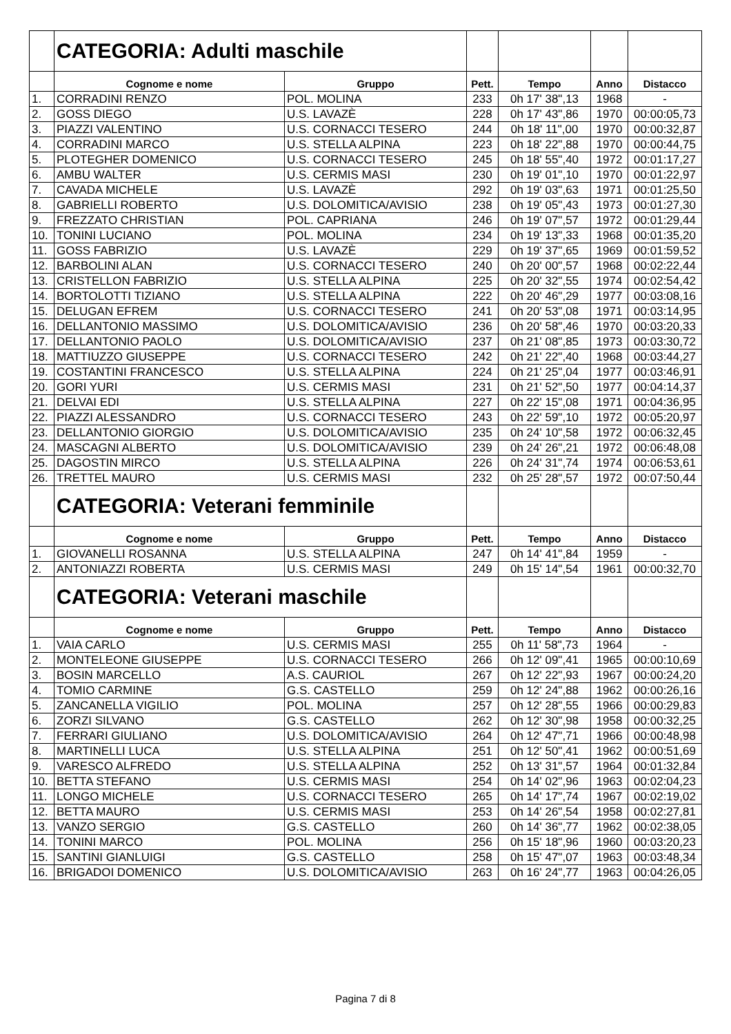| | CATEGORIA: Adulti maschile | | | | | |
| | Cognome e nome | Gruppo | Pett. | Tempo | Anno | Distacco |
| 1. | CORRADINI RENZO | POL. MOLINA | 233 | 0h 17' 38",13 | 1968 | - |
| 2. | GOSS DIEGO | U.S. LAVAZÈ | 228 | 0h 17' 43",86 | 1970 | 00:00:05,73 |
| 3. | PIAZZI VALENTINO | U.S. CORNACCI TESERO | 244 | 0h 18' 11",00 | 1970 | 00:00:32,87 |
| 4. | CORRADINI MARCO | U.S. STELLA ALPINA | 223 | 0h 18' 22",88 | 1970 | 00:00:44,75 |
| 5. | PLOTEGHER DOMENICO | U.S. CORNACCI TESERO | 245 | 0h 18' 55",40 | 1972 | 00:01:17,27 |
| 6. | AMBU WALTER | U.S. CERMIS MASI | 230 | 0h 19' 01",10 | 1970 | 00:01:22,97 |
| 7. | CAVADA MICHELE | U.S. LAVAZÈ | 292 | 0h 19' 03",63 | 1971 | 00:01:25,50 |
| 8. | GABRIELLI ROBERTO | U.S. DOLOMITICA/AVISIO | 238 | 0h 19' 05",43 | 1973 | 00:01:27,30 |
| 9. | FREZZATO CHRISTIAN | POL. CAPRIANA | 246 | 0h 19' 07",57 | 1972 | 00:01:29,44 |
| 10. | TONINI LUCIANO | POL. MOLINA | 234 | 0h 19' 13",33 | 1968 | 00:01:35,20 |
| 11. | GOSS FABRIZIO | U.S. LAVAZÈ | 229 | 0h 19' 37",65 | 1969 | 00:01:59,52 |
| 12. | BARBOLINI ALAN | U.S. CORNACCI TESERO | 240 | 0h 20' 00",57 | 1968 | 00:02:22,44 |
| 13. | CRISTELLON FABRIZIO | U.S. STELLA ALPINA | 225 | 0h 20' 32",55 | 1974 | 00:02:54,42 |
| 14. | BORTOLOTTI TIZIANO | U.S. STELLA ALPINA | 222 | 0h 20' 46",29 | 1977 | 00:03:08,16 |
| 15. | DELUGAN EFREM | U.S. CORNACCI TESERO | 241 | 0h 20' 53",08 | 1971 | 00:03:14,95 |
| 16. | DELLANTONIO MASSIMO | U.S. DOLOMITICA/AVISIO | 236 | 0h 20' 58",46 | 1970 | 00:03:20,33 |
| 17. | DELLANTONIO PAOLO | U.S. DOLOMITICA/AVISIO | 237 | 0h 21' 08",85 | 1973 | 00:03:30,72 |
| 18. | MATTIUZZO GIUSEPPE | U.S. CORNACCI TESERO | 242 | 0h 21' 22",40 | 1968 | 00:03:44,27 |
| 19. | COSTANTINI FRANCESCO | U.S. STELLA ALPINA | 224 | 0h 21' 25",04 | 1977 | 00:03:46,91 |
| 20. | GORI YURI | U.S. CERMIS MASI | 231 | 0h 21' 52",50 | 1977 | 00:04:14,37 |
| 21. | DELVAI EDI | U.S. STELLA ALPINA | 227 | 0h 22' 15",08 | 1971 | 00:04:36,95 |
| 22. | PIAZZI ALESSANDRO | U.S. CORNACCI TESERO | 243 | 0h 22' 59",10 | 1972 | 00:05:20,97 |
| 23. | DELLANTONIO GIORGIO | U.S. DOLOMITICA/AVISIO | 235 | 0h 24' 10",58 | 1972 | 00:06:32,45 |
| 24. | MASCAGNI ALBERTO | U.S. DOLOMITICA/AVISIO | 239 | 0h 24' 26",21 | 1972 | 00:06:48,08 |
| 25. | DAGOSTIN MIRCO | U.S. STELLA ALPINA | 226 | 0h 24' 31",74 | 1974 | 00:06:53,61 |
| 26. | TRETTEL MAURO | U.S. CERMIS MASI | 232 | 0h 25' 28",57 | 1972 | 00:07:50,44 |
| | CATEGORIA: Veterani femminile | | | | | |
| | Cognome e nome | Gruppo | Pett. | Tempo | Anno | Distacco |
| 1. | GIOVANELLI ROSANNA | U.S. STELLA ALPINA | 247 | 0h 14' 41",84 | 1959 | - |
| 2. | ANTONIAZZI ROBERTA | U.S. CERMIS MASI | 249 | 0h 15' 14",54 | 1961 | 00:00:32,70 |
| | CATEGORIA: Veterani maschile | | | | | |
| | Cognome e nome | Gruppo | Pett. | Tempo | Anno | Distacco |
| 1. | VAIA CARLO | U.S. CERMIS MASI | 255 | 0h 11' 58",73 | 1964 | - |
| 2. | MONTELEONE GIUSEPPE | U.S. CORNACCI TESERO | 266 | 0h 12' 09",41 | 1965 | 00:00:10,69 |
| 3. | BOSIN MARCELLO | A.S. CAURIOL | 267 | 0h 12' 22",93 | 1967 | 00:00:24,20 |
| 4. | TOMIO CARMINE | G.S. CASTELLO | 259 | 0h 12' 24",88 | 1962 | 00:00:26,16 |
| 5. | ZANCANELLA VIGILIO | POL. MOLINA | 257 | 0h 12' 28",55 | 1966 | 00:00:29,83 |
| 6. | ZORZI SILVANO | G.S. CASTELLO | 262 | 0h 12' 30",98 | 1958 | 00:00:32,25 |
| 7. | FERRARI GIULIANO | U.S. DOLOMITICA/AVISIO | 264 | 0h 12' 47",71 | 1966 | 00:00:48,98 |
| 8. | MARTINELLI LUCA | U.S. STELLA ALPINA | 251 | 0h 12' 50",41 | 1962 | 00:00:51,69 |
| 9. | VARESCO ALFREDO | U.S. STELLA ALPINA | 252 | 0h 13' 31",57 | 1964 | 00:01:32,84 |
| 10. | BETTA STEFANO | U.S. CERMIS MASI | 254 | 0h 14' 02",96 | 1963 | 00:02:04,23 |
| 11. | LONGO MICHELE | U.S. CORNACCI TESERO | 265 | 0h 14' 17",74 | 1967 | 00:02:19,02 |
| 12. | BETTA MAURO | U.S. CERMIS MASI | 253 | 0h 14' 26",54 | 1958 | 00:02:27,81 |
| 13. | VANZO SERGIO | G.S. CASTELLO | 260 | 0h 14' 36",77 | 1962 | 00:02:38,05 |
| 14. | TONINI MARCO | POL. MOLINA | 256 | 0h 15' 18",96 | 1960 | 00:03:20,23 |
| 15. | SANTINI GIANLUIGI | G.S. CASTELLO | 258 | 0h 15' 47",07 | 1963 | 00:03:48,34 |
| 16. | BRIGADOI DOMENICO | U.S. DOLOMITICA/AVISIO | 263 | 0h 16' 24",77 | 1963 | 00:04:26,05 |
Pagina 7 di 8